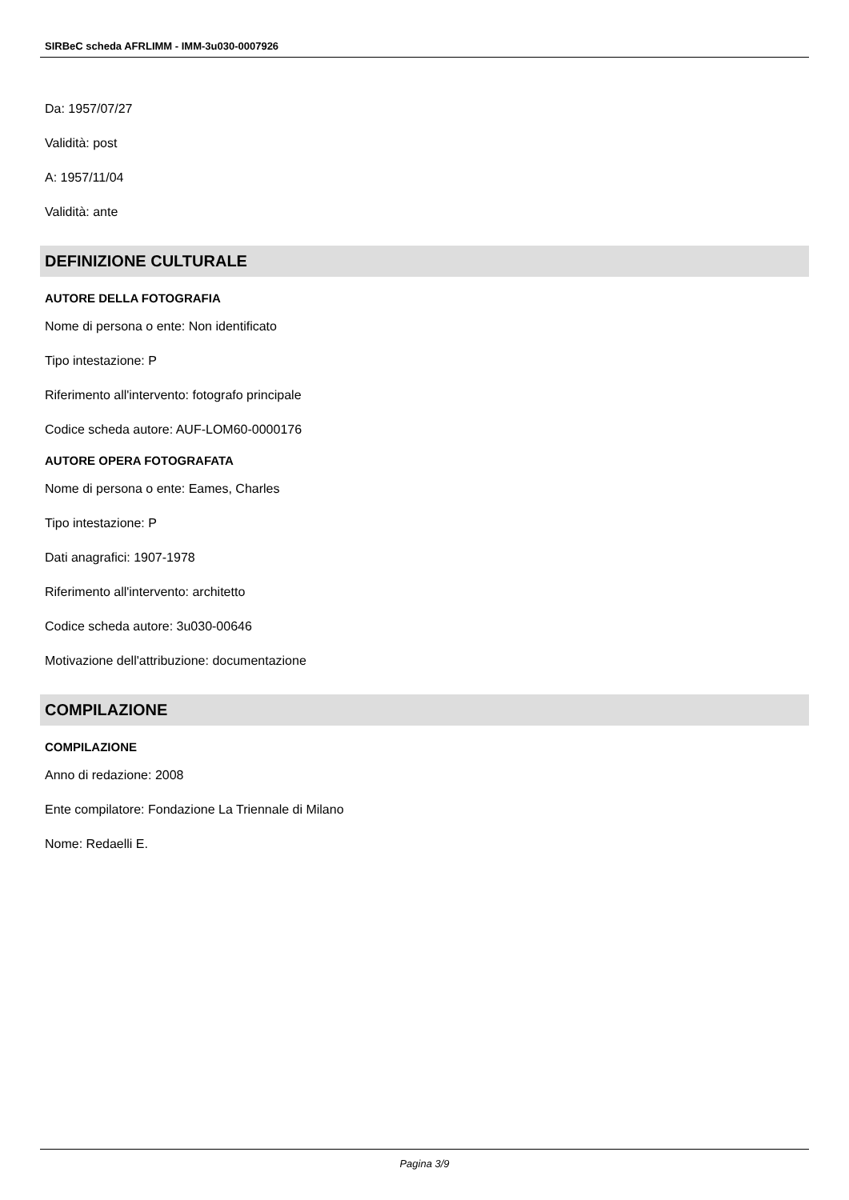SIRBeC scheda AFRLIMM - IMM-3u030-0007926
Da: 1957/07/27
Validità: post
A: 1957/11/04
Validità: ante
DEFINIZIONE CULTURALE
AUTORE DELLA FOTOGRAFIA
Nome di persona o ente: Non identificato
Tipo intestazione: P
Riferimento all'intervento: fotografo principale
Codice scheda autore: AUF-LOM60-0000176
AUTORE OPERA FOTOGRAFATA
Nome di persona o ente: Eames, Charles
Tipo intestazione: P
Dati anagrafici: 1907-1978
Riferimento all'intervento: architetto
Codice scheda autore: 3u030-00646
Motivazione dell'attribuzione: documentazione
COMPILAZIONE
COMPILAZIONE
Anno di redazione: 2008
Ente compilatore: Fondazione La Triennale di Milano
Nome: Redaelli E.
Pagina 3/9